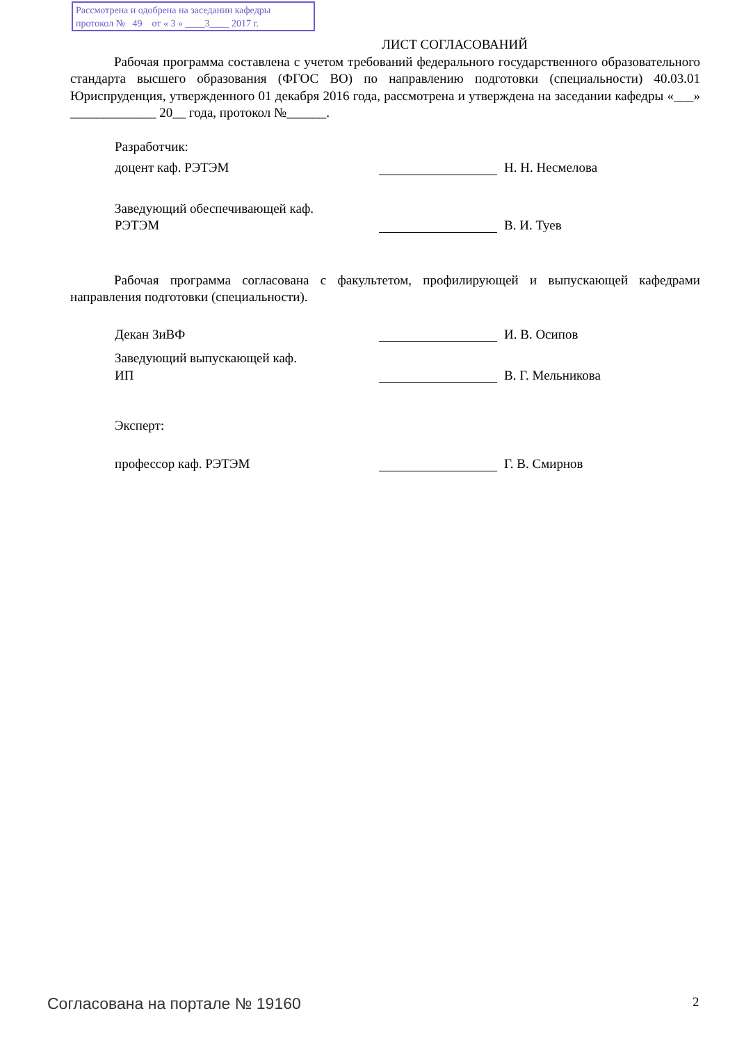Рассмотрена и одобрена на заседании кафедры
протокол № 49 от « 3 » ____3____ 2017 г.
ЛИСТ СОГЛАСОВАНИЙ
Рабочая программа составлена с учетом требований федерального государственного образовательного стандарта высшего образования (ФГОС ВО) по направлению подготовки (специальности) 40.03.01 Юриспруденция, утвержденного 01 декабря 2016 года, рассмотрена и утверждена на заседании кафедры «___» _____________ 20__ года, протокол №______.
Разработчик:
доцент каф. РЭТЭМ Н. Н. Несмелова
Заведующий обеспечивающей каф.
РЭТЭМ В. И. Туев
Рабочая программа согласована с факультетом, профилирующей и выпускающей кафедрами направления подготовки (специальности).
Декан ЗиВФ И. В. Осипов
Заведующий выпускающей каф.
ИП В. Г. Мельникова
Эксперт:
профессор каф. РЭТЭМ Г. В. Смирнов
Согласована на портале № 19160 2